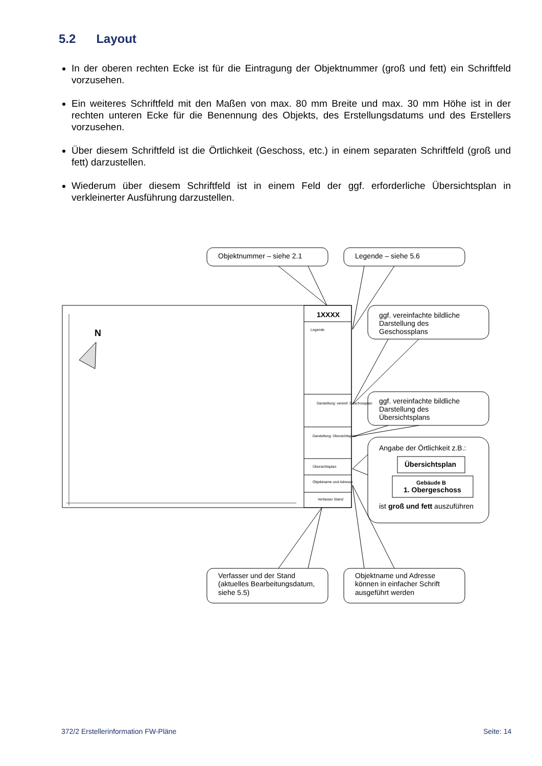5.2 Layout
In der oberen rechten Ecke ist für die Eintragung der Objektnummer (groß und fett) ein Schriftfeld vorzusehen.
Ein weiteres Schriftfeld mit den Maßen von max. 80 mm Breite und max. 30 mm Höhe ist in der rechten unteren Ecke für die Benennung des Objekts, des Erstellungsdatums und des Erstellers vorzusehen.
Über diesem Schriftfeld ist die Örtlichkeit (Geschoss, etc.) in einem separaten Schriftfeld (groß und fett) darzustellen.
Wiederum über diesem Schriftfeld ist in einem Feld der ggf. erforderliche Übersichtsplan in verkleinerter Ausführung darzustellen.
N
1XXXX
Legende
Darstellung: vereinf. Geschossplan
Darstellung: Übersichtsplan
Übersichtsplan
Objektname und Adresse
Verfasser Stand
Objektnummer – siehe 2.1
Legende – siehe 5.6
ggf. vereinfachte bildliche
Darstellung des
Geschossplans
ggf. vereinfachte bildliche
Darstellung des
Übersichtsplans
Angabe der Örtlichkeit z.B.:
Übersichtsplan
Gebäude B
1. Obergeschoss
ist groß und fett auszuführen
Verfasser und der Stand
(aktuelles Bearbeitungsdatum,
siehe 5.5)
Objektname und Adresse
können in einfacher Schrift
ausgeführt werden
372/2 Erstellerinformation FW-Pläne
Seite: 14